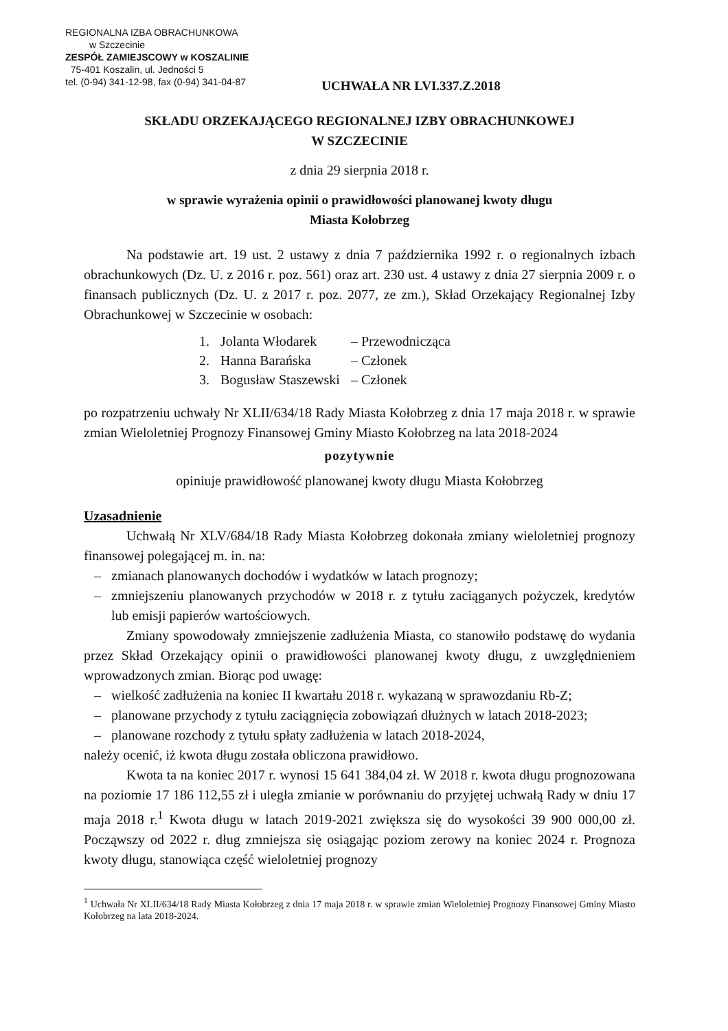REGIONALNA IZBA OBRACHUNKOWA
w Szczecinie
ZESPÓŁ ZAMIEJSCOWY w KOSZALINIE
75-401 Koszalin, ul. Jedności 5
tel. (0-94) 341-12-98, fax (0-94) 341-04-87
UCHWAŁA NR LVI.337.Z.2018
SKŁADU ORZEKAJĄCEGO REGIONALNEJ IZBY OBRACHUNKOWEJ
W SZCZECINIE
z dnia 29 sierpnia 2018 r.
w sprawie wyrażenia opinii o prawidłowości planowanej kwoty długu
Miasta Kołobrzeg
Na podstawie art. 19 ust. 2 ustawy z dnia 7 października 1992 r. o regionalnych izbach obrachunkowych (Dz. U. z 2016 r. poz. 561) oraz art. 230 ust. 4 ustawy z dnia 27 sierpnia 2009 r. o finansach publicznych (Dz. U. z 2017 r. poz. 2077, ze zm.), Skład Orzekający Regionalnej Izby Obrachunkowej w Szczecinie w osobach:
| 1. | Jolanta Włodarek | – Przewodnicząca |
| 2. | Hanna Barańska | – Członek |
| 3. | Bogusław Staszewski | – Członek |
po rozpatrzeniu uchwały Nr XLII/634/18 Rady Miasta Kołobrzeg z dnia 17 maja 2018 r. w sprawie zmian Wieloletniej Prognozy Finansowej Gminy Miasto Kołobrzeg na lata 2018-2024
pozytywnie
opiniuje prawidłowość planowanej kwoty długu Miasta Kołobrzeg
Uzasadnienie
Uchwałą Nr XLV/684/18 Rady Miasta Kołobrzeg dokonała zmiany wieloletniej prognozy finansowej polegającej m. in. na:
– zmianach planowanych dochodów i wydatków w latach prognozy;
– zmniejszeniu planowanych przychodów w 2018 r. z tytułu zaciąganych pożyczek, kredytów lub emisji papierów wartościowych.
Zmiany spowodowały zmniejszenie zadłużenia Miasta, co stanowiło podstawę do wydania przez Skład Orzekający opinii o prawidłowości planowanej kwoty długu, z uwzględnieniem wprowadzonych zmian. Biorąc pod uwagę:
– wielkość zadłużenia na koniec II kwartału 2018 r. wykazaną w sprawozdaniu Rb-Z;
– planowane przychody z tytułu zaciągnięcia zobowiązań dłużnych w latach 2018-2023;
– planowane rozchody z tytułu spłaty zadłużenia w latach 2018-2024,
należy ocenić, iż kwota długu została obliczona prawidłowo.
Kwota ta na koniec 2017 r. wynosi 15 641 384,04 zł. W 2018 r. kwota długu prognozowana na poziomie 17 186 112,55 zł i uległa zmianie w porównaniu do przyjętej uchwałą Rady w dniu 17 maja 2018 r.<sup>1</sup> Kwota długu w latach 2019-2021 zwiększa się do wysokości 39 900 000,00 zł. Począwszy od 2022 r. dług zmniejsza się osiągając poziom zerowy na koniec 2024 r. Prognoza kwoty długu, stanowiąca część wieloletniej prognozy
<sup>1</sup> Uchwała Nr XLII/634/18 Rady Miasta Kołobrzeg z dnia 17 maja 2018 r. w sprawie zmian Wieloletniej Prognozy Finansowej Gminy Miasto Kołobrzeg na lata 2018-2024.